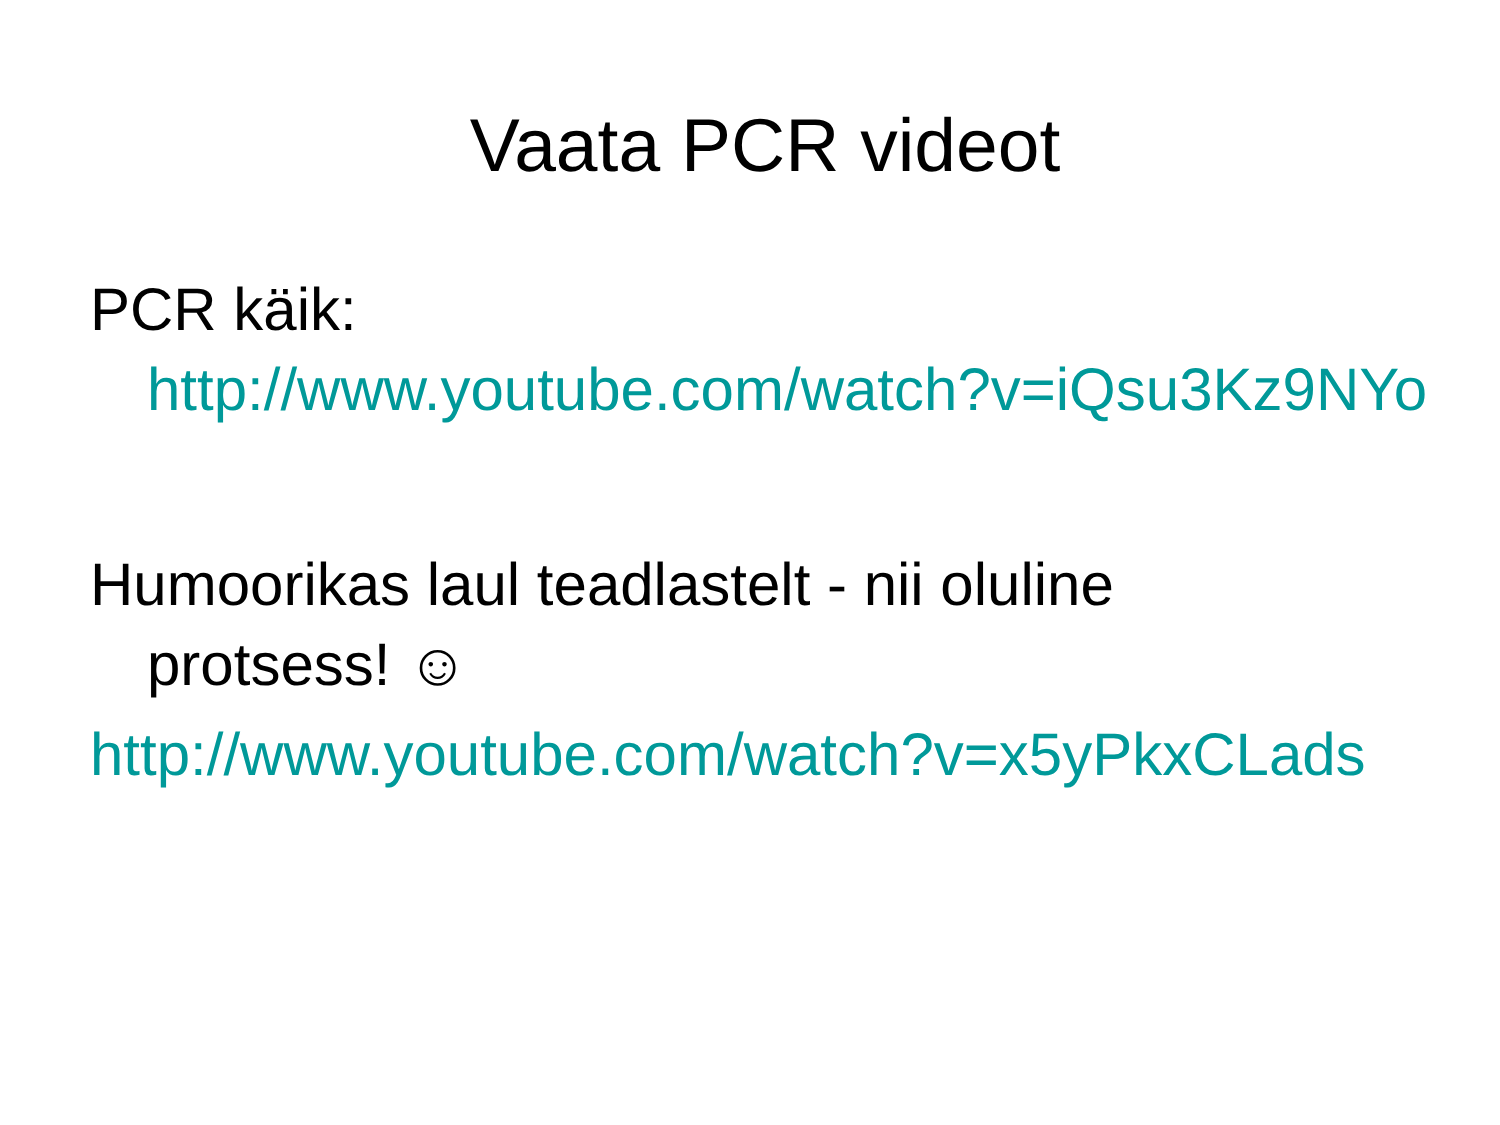Vaata PCR videot
PCR käik:
http://www.youtube.com/watch?v=iQsu3Kz9NYo
Humoorikas laul teadlastelt - nii oluline
protsess! ☺
http://www.youtube.com/watch?v=x5yPkxCLads